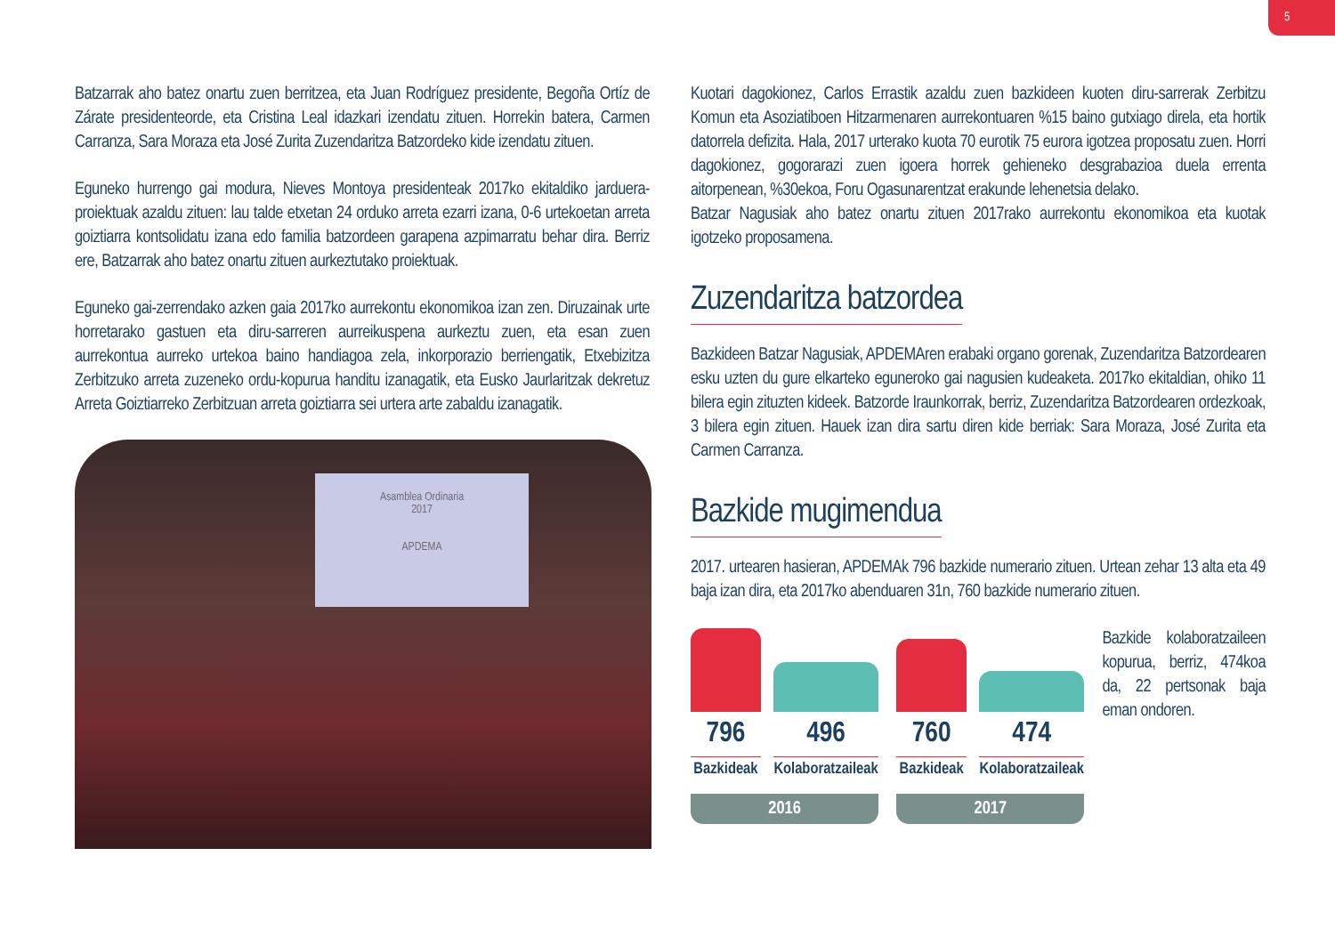5
Batzarrak aho batez onartu zuen berritzea, eta Juan Rodríguez presidente, Begoña Ortíz de Zárate presidenteorde, eta Cristina Leal idazkari izendatu zituen. Horrekin batera, Carmen Carranza, Sara Moraza eta José Zurita Zuzendaritza Batzordeko kide izendatu zituen.
Eguneko hurrengo gai modura, Nieves Montoya presidenteak 2017ko ekitaldiko jarduera-proiektuak azaldu zituen: lau talde etxetan 24 orduko arreta ezarri izana, 0-6 urtekoetan arreta goiztiarra kontsolidatu izana edo familia batzordeen garapena azpimarratu behar dira. Berriz ere, Batzarrak aho batez onartu zituen aurkeztutako proiektuak.
Eguneko gai-zerrendako azken gaia 2017ko aurrekontu ekonomikoa izan zen. Diruzainak urte horretarako gastuen eta diru-sarreren aurreikuspena aurkeztu zuen, eta esan zuen aurrekontua aurreko urtekoa baino handiagoa zela, inkorporazio berriengatik, Etxebizitza Zerbitzuko arreta zuzeneko ordu-kopurua handitu izanagatik, eta Eusko Jaurlaritzak dekretuz Arreta Goiztiarreko Zerbitzuan arreta goiztiarra sei urtera arte zabaldu izanagatik.
Asamblea Ordinaria
2017
APDEMA
Kuotari dagokionez, Carlos Errastik azaldu zuen bazkideen kuoten diru-sarrerak Zerbitzu Komun eta Asoziatiboen Hitzarmenaren aurrekontuaren %15 baino gutxiago direla, eta hortik datorrela defizita. Hala, 2017 urterako kuota 70 eurotik 75 eurora igotzea proposatu zuen. Horri dagokionez, gogorarazi zuen igoera horrek gehieneko desgrabazioa duela errenta aitorpenean, %30ekoa, Foru Ogasunarentzat erakunde lehenetsia delako.
Batzar Nagusiak aho batez onartu zituen 2017rako aurrekontu ekonomikoa eta kuotak igotzeko proposamena.
Zuzendaritza batzordea
Bazkideen Batzar Nagusiak, APDEMAren erabaki organo gorenak, Zuzendaritza Batzordearen esku uzten du gure elkarteko eguneroko gai nagusien kudeaketa. 2017ko ekitaldian, ohiko 11 bilera egin zituzten kideek. Batzorde Iraunkorrak, berriz, Zuzendaritza Batzordearen ordezkoak, 3 bilera egin zituen. Hauek izan dira sartu diren kide berriak: Sara Moraza, José Zurita eta Carmen Carranza.
Bazkide mugimendua
2017. urtearen hasieran, APDEMAk 796 bazkide numerario zituen. Urtean zehar 13 alta eta 49 baja izan dira, eta 2017ko abenduaren 31n, 760 bazkide numerario zituen.
796 496
Bazkideak Kolaboratzaileak
2016
760 474
Bazkideak Kolaboratzaileak
2017
Bazkide kolaboratzaileen kopurua, berriz, 474koa da, 22 pertsonak baja eman ondoren.